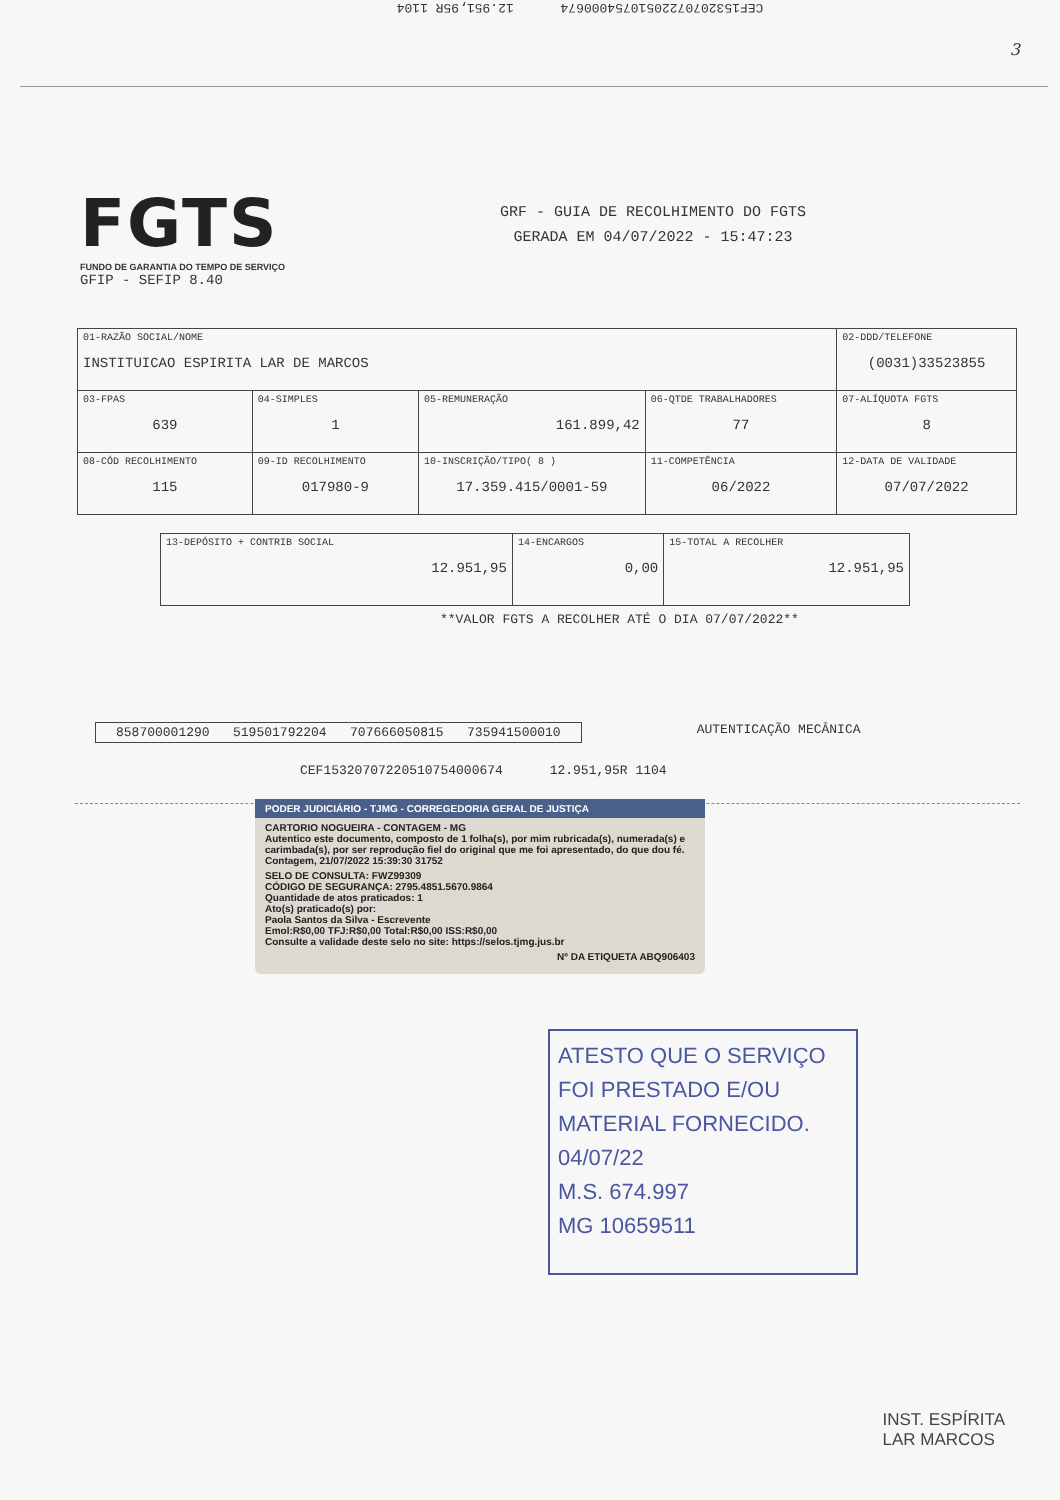3
CEF1532070722051075400067​4 12.951,95R 1104
FGTS
FUNDO DE GARANTIA DO TEMPO DE SERVIÇO
GRF - GUIA DE RECOLHIMENTO DO FGTS
GERADA EM 04/07/2022 - 15:47:23
GFIP - SEFIP 8.40
| 01-RAZÃO SOCIAL/NOME INSTITUICAO ESPIRITA LAR DE MARCOS | | | | 02-DDD/TELEFONE (0031)33523855 |
| 03-FPAS 639 | 04-SIMPLES 1 | 05-REMUNERAÇÃO 161.899,42 | 06-QTDE TRABALHADORES 77 | 07-ALÍQUOTA FGTS 8 |
| 08-CÓD RECOLHIMENTO 115 | 09-ID RECOLHIMENTO 017980-9 | 10-INSCRIÇÃO/TIPO( 8 ) 17.359.415/0001-59 | 11-COMPETÊNCIA 06/2022 | 12-DATA DE VALIDADE 07/07/2022 |
| 13-DEPÓSITO + CONTRIB SOCIAL 12.951,95 | 14-ENCARGOS 0,00 | 15-TOTAL A RECOLHER 12.951,95 |
**VALOR FGTS A RECOLHER ATÉ O DIA 07/07/2022**
858700001290 519501792204 707666050815 735941500010 AUTENTICAÇÃO MECÂNICA
CEF15320707220510754000674 12.951,95R 1104
PODER JUDICIÁRIO - TJMG - CORREGEDORIA GERAL DE JUSTIÇA
CARTORIO NOGUEIRA - CONTAGEM - MG
Autentico este documento, composto de 1 folha(s), por mim rubricada(s), numerada(s) e carimbada(s), por ser reprodução fiel do original que me foi apresentado, do que dou fé.
Contagem, 21/07/2022 15:39:30 31752
SELO DE CONSULTA: FWZ99309
CÓDIGO DE SEGURANÇA: 2795.4851.5670.9864
Quantidade de atos praticados: 1
Ato(s) praticado(s) por:
Paola Santos da Silva - Escrevente
Emol:R$0,00 TFJ:R$0,00 Total:R$0,00 ISS:R$0,00
Consulte a validade deste selo no site: https://selos.tjmg.jus.br
Nº DA ETIQUETA ABQ906403
ATESTO QUE O SERVIÇO FOI PRESTADO E/OU MATERIAL FORNECIDO. 04/07/22
M.S. 674.997
MG 10659511
INST. ESPÍRITA
LAR MARCOS